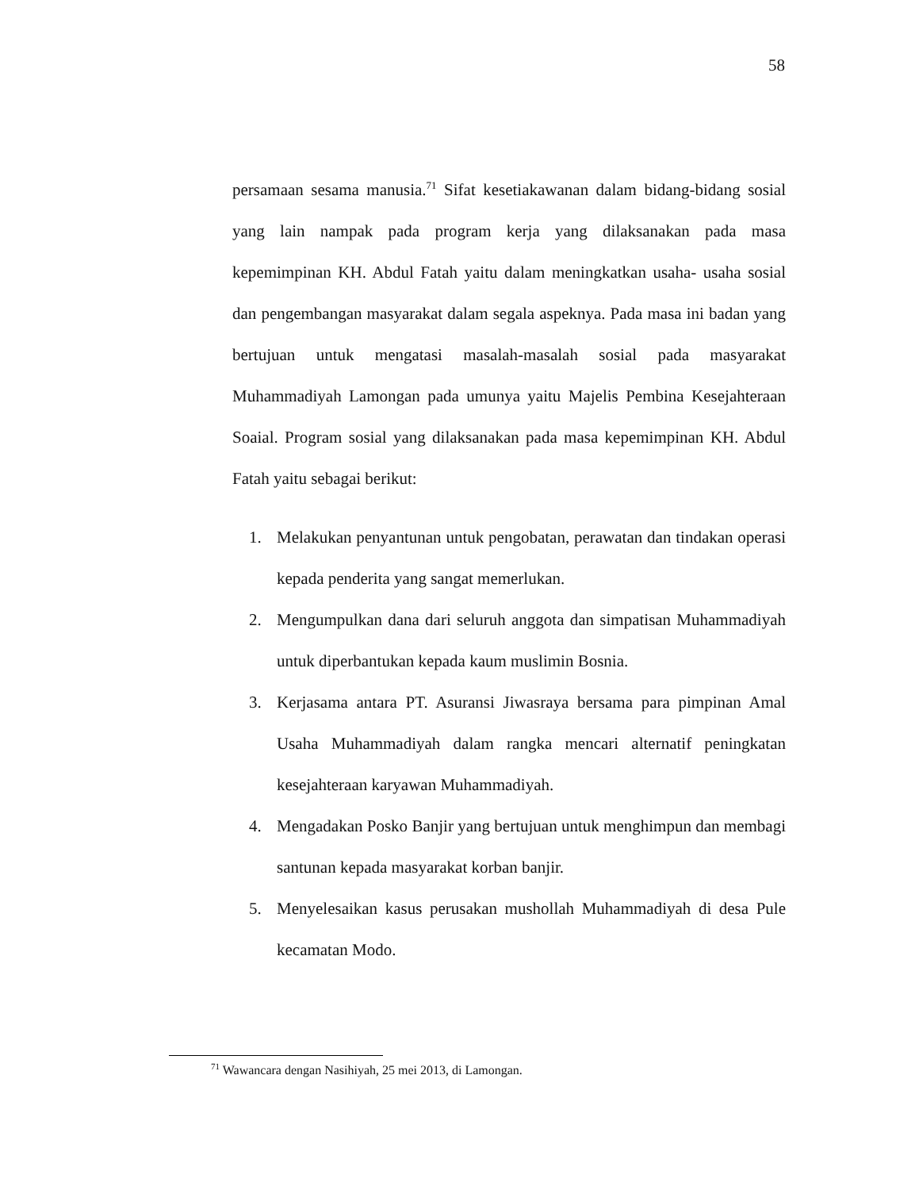58
persamaan sesama manusia.<sup>71</sup> Sifat kesetiakawanan dalam bidang-bidang sosial yang lain nampak pada program kerja yang dilaksanakan pada masa kepemimpinan KH. Abdul Fatah yaitu dalam meningkatkan usaha- usaha sosial dan pengembangan masyarakat dalam segala aspeknya. Pada masa ini badan yang bertujuan untuk mengatasi masalah-masalah sosial pada masyarakat Muhammadiyah Lamongan pada umunya yaitu Majelis Pembina Kesejahteraan Soaial. Program sosial yang dilaksanakan pada masa kepemimpinan KH. Abdul Fatah yaitu sebagai berikut:
1. Melakukan penyantunan untuk pengobatan, perawatan dan tindakan operasi kepada penderita yang sangat memerlukan.
2. Mengumpulkan dana dari seluruh anggota dan simpatisan Muhammadiyah untuk diperbantukan kepada kaum muslimin Bosnia.
3. Kerjasama antara PT. Asuransi Jiwasraya bersama para pimpinan Amal Usaha Muhammadiyah dalam rangka mencari alternatif peningkatan kesejahteraan karyawan Muhammadiyah.
4. Mengadakan Posko Banjir yang bertujuan untuk menghimpun dan membagi santunan kepada masyarakat korban banjir.
5. Menyelesaikan kasus perusakan mushollah Muhammadiyah di desa Pule kecamatan Modo.
<sup>71</sup> Wawancara dengan Nasihiyah, 25 mei 2013, di Lamongan.